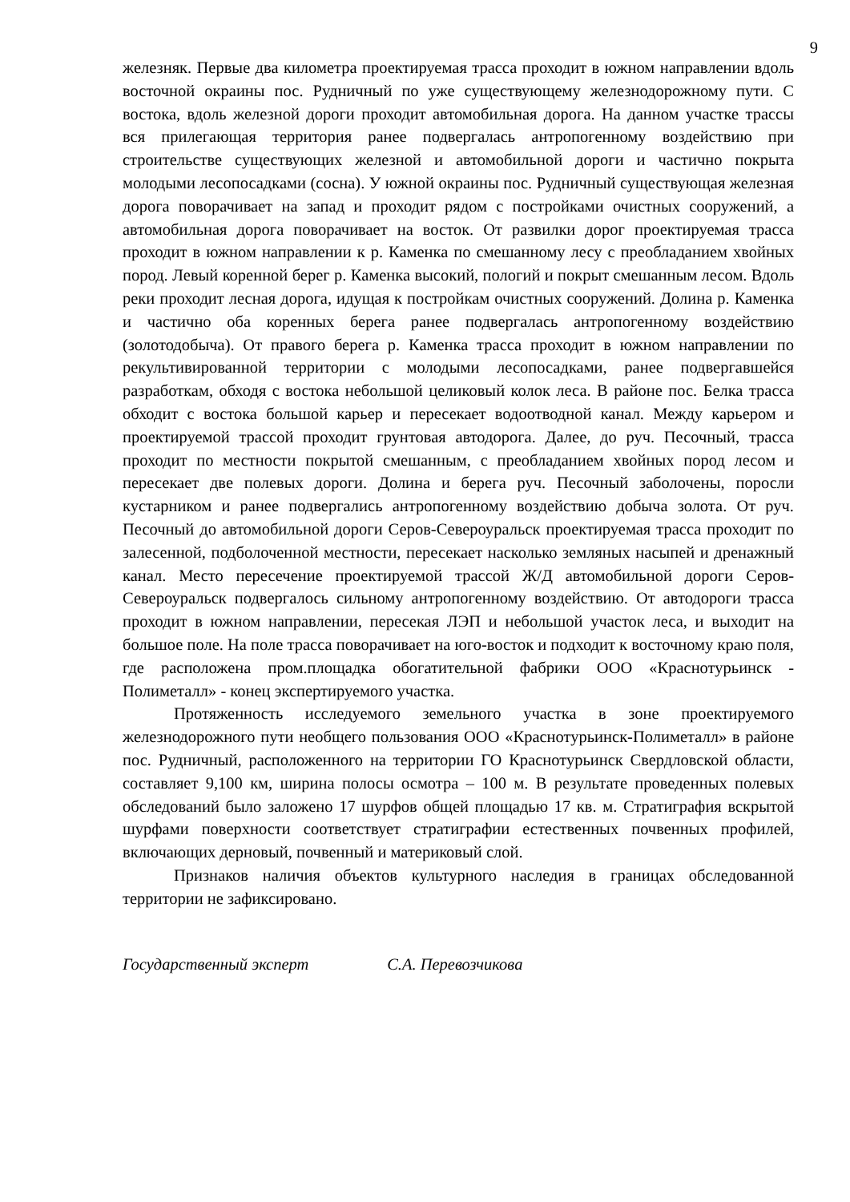9
железняк. Первые два километра проектируемая трасса проходит в южном направлении вдоль восточной окраины пос. Рудничный по уже существующему железнодорожному пути. С востока, вдоль железной дороги проходит автомобильная дорога. На данном участке трассы вся прилегающая территория ранее подвергалась антропогенному воздействию при строительстве существующих железной и автомобильной дороги и частично покрыта молодыми лесопосадками (сосна). У южной окраины пос. Рудничный существующая железная дорога поворачивает на запад и проходит рядом с постройками очистных сооружений, а автомобильная дорога поворачивает на восток. От развилки дорог проектируемая трасса проходит в южном направлении к р. Каменка по смешанному лесу с преобладанием хвойных пород. Левый коренной берег р. Каменка высокий, пологий и покрыт смешанным лесом. Вдоль реки проходит лесная дорога, идущая к постройкам очистных сооружений. Долина р. Каменка и частично оба коренных берега ранее подвергалась антропогенному воздействию (золотодобыча). От правого берега р. Каменка трасса проходит в южном направлении по рекультивированной территории с молодыми лесопосадками, ранее подвергавшейся разработкам, обходя с востока небольшой целиковый колок леса. В районе пос. Белка трасса обходит с востока большой карьер и пересекает водоотводной канал. Между карьером и проектируемой трассой проходит грунтовая автодорога. Далее, до руч. Песочный, трасса проходит по местности покрытой смешанным, с преобладанием хвойных пород лесом и пересекает две полевых дороги. Долина и берега руч. Песочный заболочены, поросли кустарником и ранее подвергались антропогенному воздействию добыча золота. От руч. Песочный до автомобильной дороги Серов-Североуральск проектируемая трасса проходит по залесенной, подболоченной местности, пересекает насколько земляных насыпей и дренажный канал. Место пересечение проектируемой трассой Ж/Д автомобильной дороги Серов-Североуральск подвергалось сильному антропогенному воздействию. От автодороги трасса проходит в южном направлении, пересекая ЛЭП и небольшой участок леса, и выходит на большое поле. На поле трасса поворачивает на юго-восток и подходит к восточному краю поля, где расположена пром.площадка обогатительной фабрики ООО «Краснотурьинск - Полиметалл» - конец экспертируемого участка.
Протяженность исследуемого земельного участка в зоне проектируемого железнодорожного пути необщего пользования ООО «Краснотурьинск-Полиметалл» в районе пос. Рудничный, расположенного на территории ГО Краснотурьинск Свердловской области, составляет 9,100 км, ширина полосы осмотра – 100 м. В результате проведенных полевых обследований было заложено 17 шурфов общей площадью 17 кв. м. Стратиграфия вскрытой шурфами поверхности соответствует стратиграфии естественных почвенных профилей, включающих дерновый, почвенный и материковый слой.
Признаков наличия объектов культурного наследия в границах обследованной территории не зафиксировано.
Государственный эксперт С.А. Перевозчикова